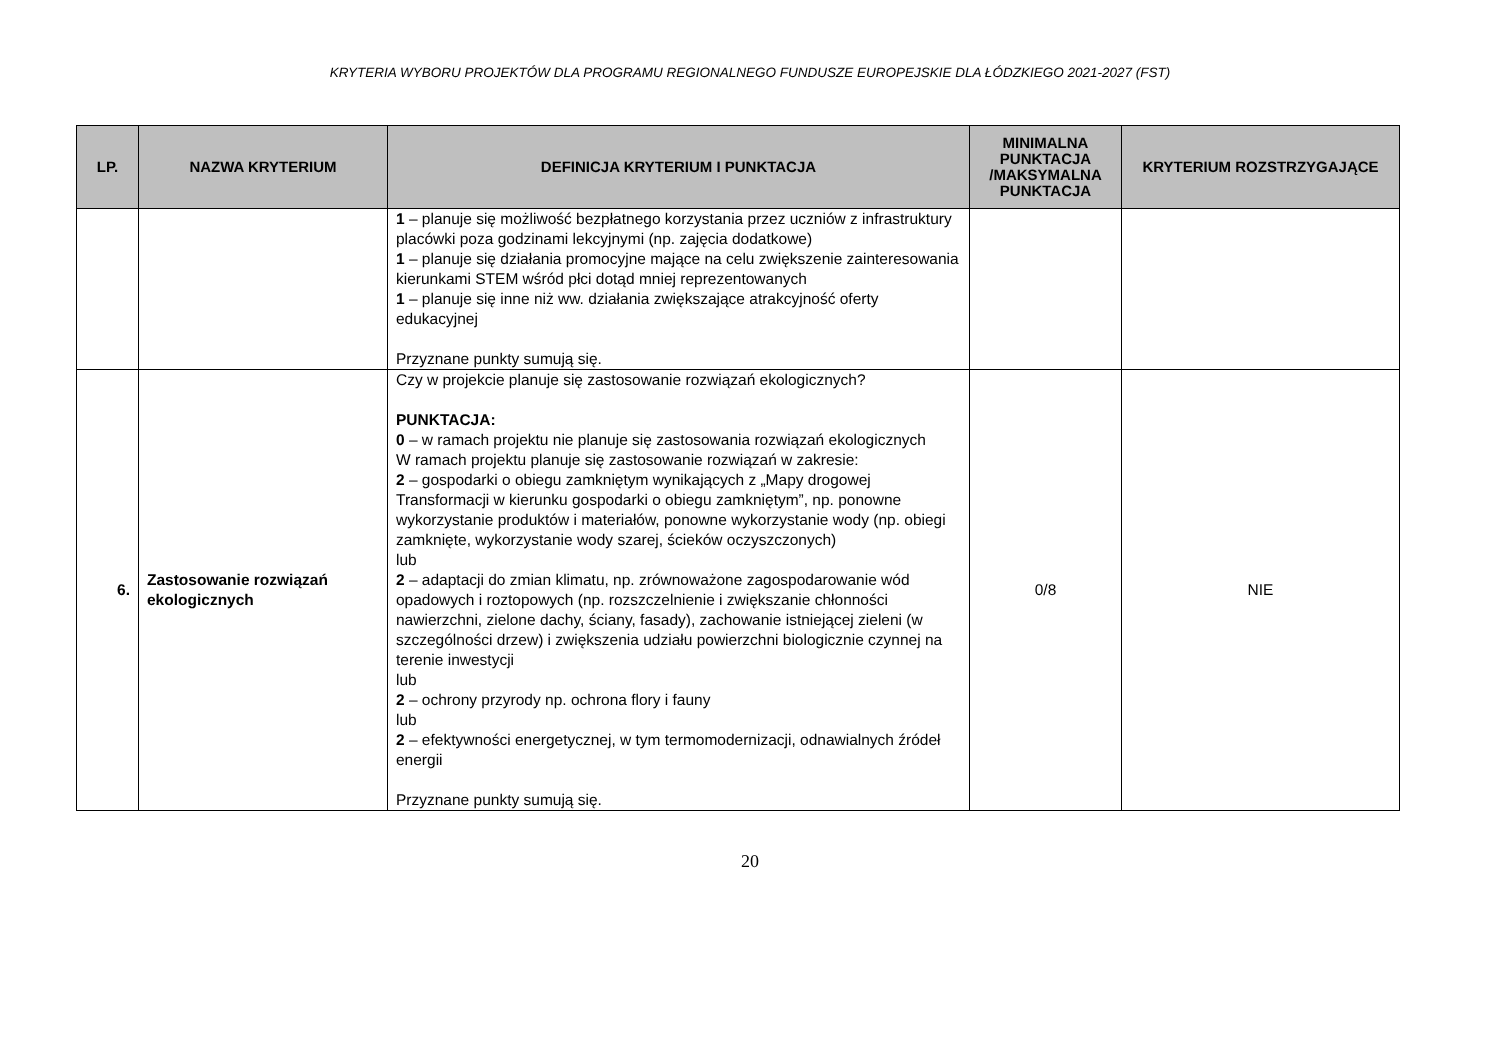KRYTERIA WYBORU PROJEKTÓW DLA PROGRAMU REGIONALNEGO FUNDUSZE EUROPEJSKIE DLA ŁÓDZKIEGO 2021-2027 (FST)
| LP. | NAZWA KRYTERIUM | DEFINICJA KRYTERIUM I PUNKTACJA | MINIMALNA PUNKTACJA /MAKSYMALNA PUNKTACJA | KRYTERIUM ROZSTRZYGAJĄCE |
| --- | --- | --- | --- | --- |
| | | 1 – planuje się możliwość bezpłatnego korzystania przez uczniów z infrastruktury placówki poza godzinami lekcyjnymi (np. zajęcia dodatkowe) 1 – planuje się działania promocyjne mające na celu zwiększenie zainteresowania kierunkami STEM wśród płci dotąd mniej reprezentowanych 1 – planuje się inne niż ww. działania zwiększające atrakcyjność oferty edukacyjnej Przyznane punkty sumują się. | | |
| 6. | Zastosowanie rozwiązań ekologicznych | Czy w projekcie planuje się zastosowanie rozwiązań ekologicznych? PUNKTACJA: 0 – w ramach projektu nie planuje się zastosowania rozwiązań ekologicznych W ramach projektu planuje się zastosowanie rozwiązań w zakresie: 2 – gospodarki o obiegu zamkniętym wynikających z „Mapy drogowej Transformacji w kierunku gospodarki o obiegu zamkniętym”, np. ponowne wykorzystanie produktów i materiałów, ponowne wykorzystanie wody (np. obiegi zamknięte, wykorzystanie wody szarej, ścieków oczyszczonych) lub 2 – adaptacji do zmian klimatu, np. zrównoważone zagospodarowanie wód opadowych i roztopowych (np. rozszczelnienie i zwiększanie chłonności nawierzchni, zielone dachy, ściany, fasady), zachowanie istniejącej zieleni (w szczególności drzew) i zwiększenia udziału powierzchni biologicznie czynnej na terenie inwestycji lub 2 – ochrony przyrody np. ochrona flory i fauny lub 2 – efektywności energetycznej, w tym termomodernizacji, odnawialnych źródeł energii Przyznane punkty sumują się. | 0/8 | NIE |
20